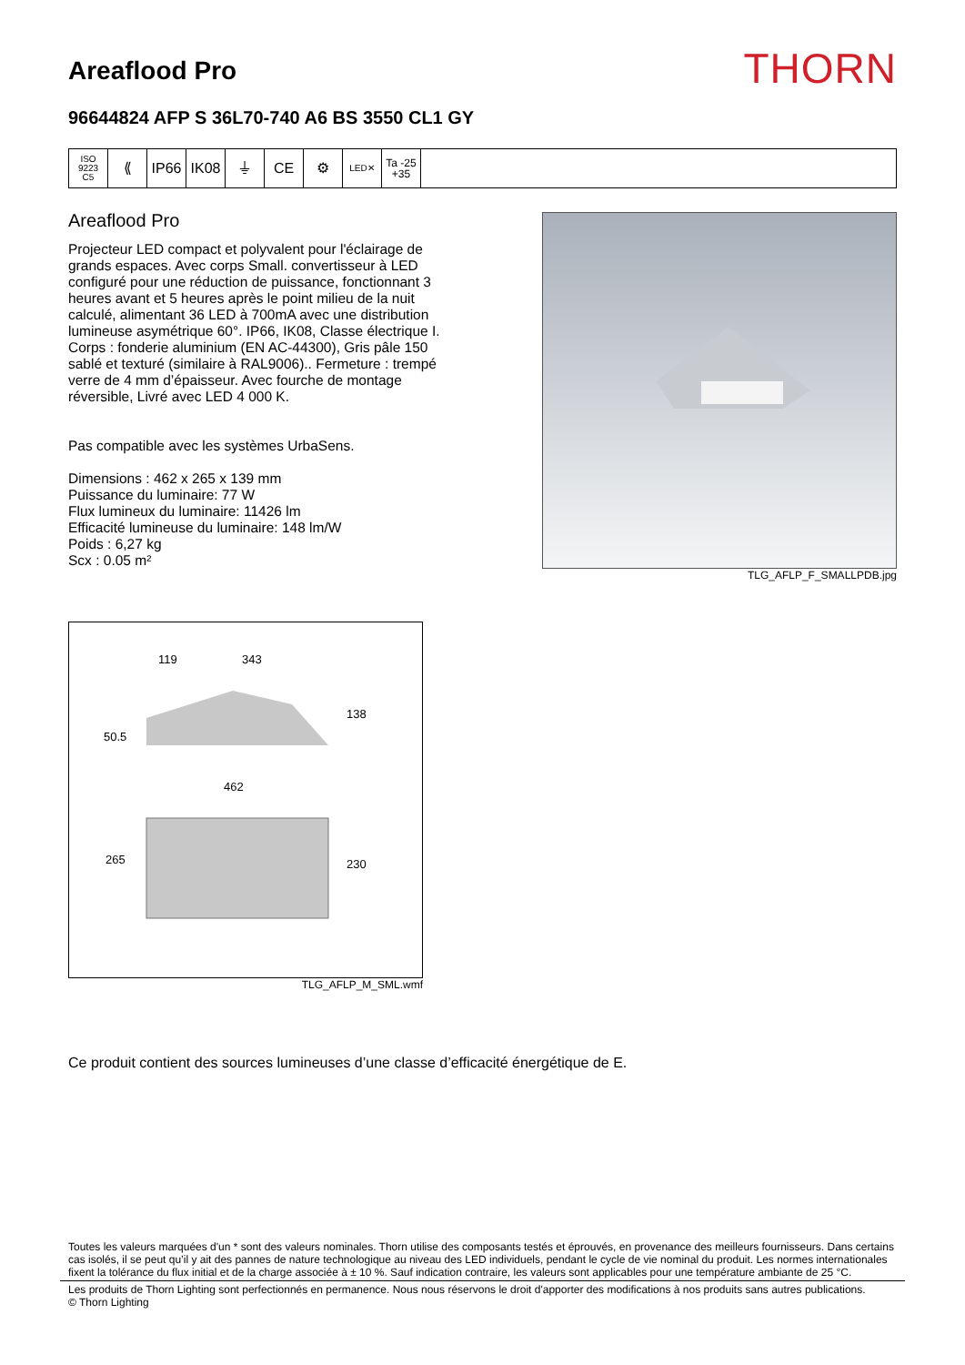Areaflood Pro
THORN
96644824 AFP S 36L70-740 A6 BS 3550 CL1 GY
ISO 9223
C5
⟪ IP66 IK08 ⏚ CE ⚙
LED✕
Ta -25
+35
Areaflood Pro
Projecteur LED compact et polyvalent pour l'éclairage de grands espaces. Avec corps Small. convertisseur à LED configuré pour une réduction de puissance, fonctionnant 3 heures avant et 5 heures après le point milieu de la nuit calculé, alimentant 36 LED à 700mA avec une distribution lumineuse asymétrique 60°. IP66, IK08, Classe électrique I. Corps : fonderie aluminium (EN AC-44300), Gris pâle 150 sablé et texturé (similaire à RAL9006).. Fermeture : trempé verre de 4 mm d’épaisseur. Avec fourche de montage réversible, Livré avec LED 4 000 K.
Pas compatible avec les systèmes UrbaSens.
Dimensions : 462 x 265 x 139 mm
Puissance du luminaire: 77 W
Flux lumineux du luminaire: 11426 lm
Efficacité lumineuse du luminaire: 148 lm/W
Poids : 6,27 kg
Scx : 0.05 m²
TLG_AFLP_F_SMALLPDB.jpg
119
343
138
50.5
462
265
230
TLG_AFLP_M_SML.wmf
Ce produit contient des sources lumineuses d’une classe d’efficacité énergétique de E.
Toutes les valeurs marquées d'un * sont des valeurs nominales. Thorn utilise des composants testés et éprouvés, en provenance des meilleurs fournisseurs. Dans certains cas isolés, il se peut qu’il y ait des pannes de nature technologique au niveau des LED individuels, pendant le cycle de vie nominal du produit. Les normes internationales fixent la tolérance du flux initial et de la charge associée à ± 10 %. Sauf indication contraire, les valeurs sont applicables pour une température ambiante de 25 °C.
Les produits de Thorn Lighting sont perfectionnés en permanence. Nous nous réservons le droit d'apporter des modifications à nos produits sans autres publications.
© Thorn Lighting